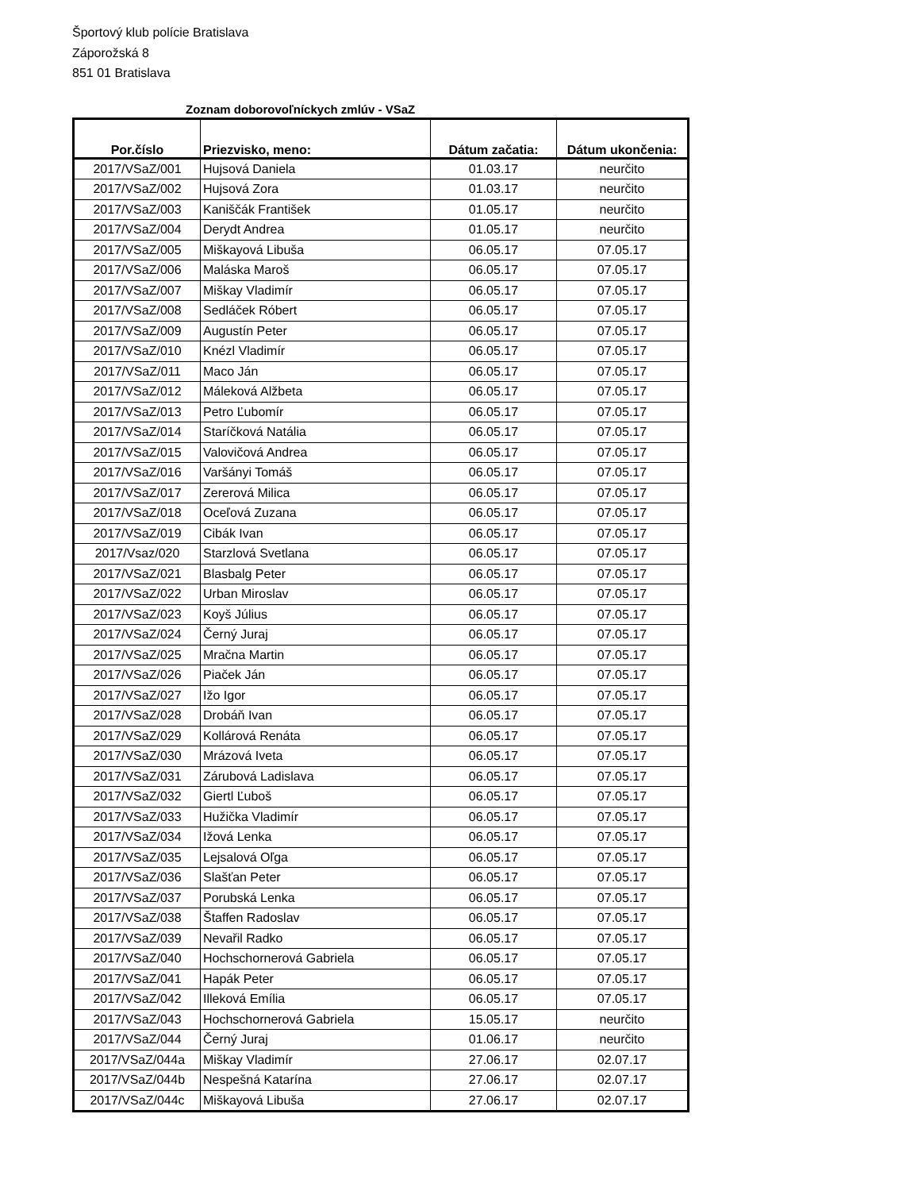Športový klub polície Bratislava
Záporožská 8
851 01 Bratislava
Zoznam doborovoľníckych zmlúv - VSaZ
| Por.číslo | Priezvisko, meno: | Dátum začatia: | Dátum ukončenia: |
| --- | --- | --- | --- |
| 2017/VSaZ/001 | Hujsová Daniela | 01.03.17 | neurčito |
| 2017/VSaZ/002 | Hujsová Zora | 01.03.17 | neurčito |
| 2017/VSaZ/003 | Kaniščák František | 01.05.17 | neurčito |
| 2017/VSaZ/004 | Derydt Andrea | 01.05.17 | neurčito |
| 2017/VSaZ/005 | Miškayová Libuša | 06.05.17 | 07.05.17 |
| 2017/VSaZ/006 | Maláska Maroš | 06.05.17 | 07.05.17 |
| 2017/VSaZ/007 | Miškay Vladimír | 06.05.17 | 07.05.17 |
| 2017/VSaZ/008 | Sedláček Róbert | 06.05.17 | 07.05.17 |
| 2017/VSaZ/009 | Augustín Peter | 06.05.17 | 07.05.17 |
| 2017/VSaZ/010 | Knézl Vladimír | 06.05.17 | 07.05.17 |
| 2017/VSaZ/011 | Maco Ján | 06.05.17 | 07.05.17 |
| 2017/VSaZ/012 | Máleková Alžbeta | 06.05.17 | 07.05.17 |
| 2017/VSaZ/013 | Petro Ľubomír | 06.05.17 | 07.05.17 |
| 2017/VSaZ/014 | Staríčková Natália | 06.05.17 | 07.05.17 |
| 2017/VSaZ/015 | Valovičová Andrea | 06.05.17 | 07.05.17 |
| 2017/VSaZ/016 | Varšányi Tomáš | 06.05.17 | 07.05.17 |
| 2017/VSaZ/017 | Zererová Milica | 06.05.17 | 07.05.17 |
| 2017/VSaZ/018 | Oceľová Zuzana | 06.05.17 | 07.05.17 |
| 2017/VSaZ/019 | Cibák Ivan | 06.05.17 | 07.05.17 |
| 2017/Vsaz/020 | Starzlová Svetlana | 06.05.17 | 07.05.17 |
| 2017/VSaZ/021 | Blasbalg Peter | 06.05.17 | 07.05.17 |
| 2017/VSaZ/022 | Urban Miroslav | 06.05.17 | 07.05.17 |
| 2017/VSaZ/023 | Koyš Július | 06.05.17 | 07.05.17 |
| 2017/VSaZ/024 | Černý Juraj | 06.05.17 | 07.05.17 |
| 2017/VSaZ/025 | Mračna Martin | 06.05.17 | 07.05.17 |
| 2017/VSaZ/026 | Piaček Ján | 06.05.17 | 07.05.17 |
| 2017/VSaZ/027 | Ižo Igor | 06.05.17 | 07.05.17 |
| 2017/VSaZ/028 | Drobáň Ivan | 06.05.17 | 07.05.17 |
| 2017/VSaZ/029 | Kollárová Renáta | 06.05.17 | 07.05.17 |
| 2017/VSaZ/030 | Mrázová Iveta | 06.05.17 | 07.05.17 |
| 2017/VSaZ/031 | Zárubová Ladislava | 06.05.17 | 07.05.17 |
| 2017/VSaZ/032 | Giertl Ľuboš | 06.05.17 | 07.05.17 |
| 2017/VSaZ/033 | Hužička Vladimír | 06.05.17 | 07.05.17 |
| 2017/VSaZ/034 | Ižová Lenka | 06.05.17 | 07.05.17 |
| 2017/VSaZ/035 | Lejsalová Oľga | 06.05.17 | 07.05.17 |
| 2017/VSaZ/036 | Slašťan Peter | 06.05.17 | 07.05.17 |
| 2017/VSaZ/037 | Porubská Lenka | 06.05.17 | 07.05.17 |
| 2017/VSaZ/038 | Štaffen Radoslav | 06.05.17 | 07.05.17 |
| 2017/VSaZ/039 | Nevařil Radko | 06.05.17 | 07.05.17 |
| 2017/VSaZ/040 | Hochschornerová Gabriela | 06.05.17 | 07.05.17 |
| 2017/VSaZ/041 | Hapák Peter | 06.05.17 | 07.05.17 |
| 2017/VSaZ/042 | Illeková Emília | 06.05.17 | 07.05.17 |
| 2017/VSaZ/043 | Hochschornerová Gabriela | 15.05.17 | neurčito |
| 2017/VSaZ/044 | Černý Juraj | 01.06.17 | neurčito |
| 2017/VSaZ/044a | Miškay Vladimír | 27.06.17 | 02.07.17 |
| 2017/VSaZ/044b | Nespešná Katarína | 27.06.17 | 02.07.17 |
| 2017/VSaZ/044c | Miškayová Libuša | 27.06.17 | 02.07.17 |